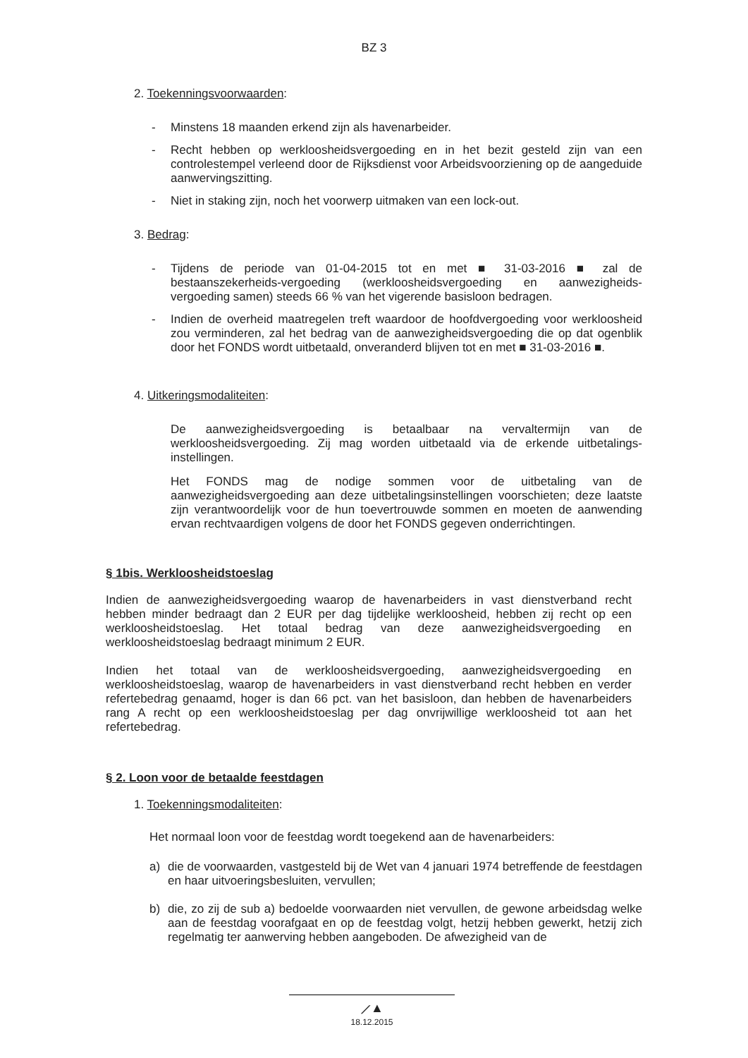BZ 3
2. Toekenningsvoorwaarden:
- Minstens 18 maanden erkend zijn als havenarbeider.
- Recht hebben op werkloosheidsvergoeding en in het bezit gesteld zijn van een controlestempel verleend door de Rijksdienst voor Arbeidsvoorziening op de aangeduide aanwervingszitting.
- Niet in staking zijn, noch het voorwerp uitmaken van een lock-out.
3. Bedrag:
- Tijdens de periode van 01-04-2015 tot en met ■ 31-03-2016 ■ zal de bestaanszekerheids-vergoeding (werkloosheidsvergoeding en aanwezigheids-vergoeding samen) steeds 66 % van het vigerende basisloon bedragen.
- Indien de overheid maatregelen treft waardoor de hoofdvergoeding voor werkloosheid zou verminderen, zal het bedrag van de aanwezigheidsvergoeding die op dat ogenblik door het FONDS wordt uitbetaald, onveranderd blijven tot en met ■ 31-03-2016 ■.
4. Uitkeringsmodaliteiten:
De aanwezigheidsvergoeding is betaalbaar na vervaltermijn van de werkloosheidsvergoeding. Zij mag worden uitbetaald via de erkende uitbetalings-instellingen.
Het FONDS mag de nodige sommen voor de uitbetaling van de aanwezigheidsvergoeding aan deze uitbetalingsinstellingen voorschieten; deze laatste zijn verantwoordelijk voor de hun toevertrouwde sommen en moeten de aanwending ervan rechtvaardigen volgens de door het FONDS gegeven onderrichtingen.
§ 1bis. Werkloosheidstoeslag
Indien de aanwezigheidsvergoeding waarop de havenarbeiders in vast dienstverband recht hebben minder bedraagt dan 2 EUR per dag tijdelijke werkloosheid, hebben zij recht op een werkloosheidstoeslag. Het totaal bedrag van deze aanwezigheidsvergoeding en werkloosheidstoeslag bedraagt minimum 2 EUR.
Indien het totaal van de werkloosheidsvergoeding, aanwezigheidsvergoeding en werkloosheidstoeslag, waarop de havenarbeiders in vast dienstverband recht hebben en verder refertebedrag genaamd, hoger is dan 66 pct. van het basisloon, dan hebben de havenarbeiders rang A recht op een werkloosheidstoeslag per dag onvrijwillige werkloosheid tot aan het refertebedrag.
§ 2. Loon voor de betaalde feestdagen
1. Toekenningsmodaliteiten:
Het normaal loon voor de feestdag wordt toegekend aan de havenarbeiders:
a) die de voorwaarden, vastgesteld bij de Wet van 4 januari 1974 betreffende de feestdagen en haar uitvoeringsbesluiten, vervullen;
b) die, zo zij de sub a) bedoelde voorwaarden niet vervullen, de gewone arbeidsdag welke aan de feestdag voorafgaat en op de feestdag volgt, hetzij hebben gewerkt, hetzij zich regelmatig ter aanwerving hebben aangeboden. De afwezigheid van de
⟋▲
18.12.2015